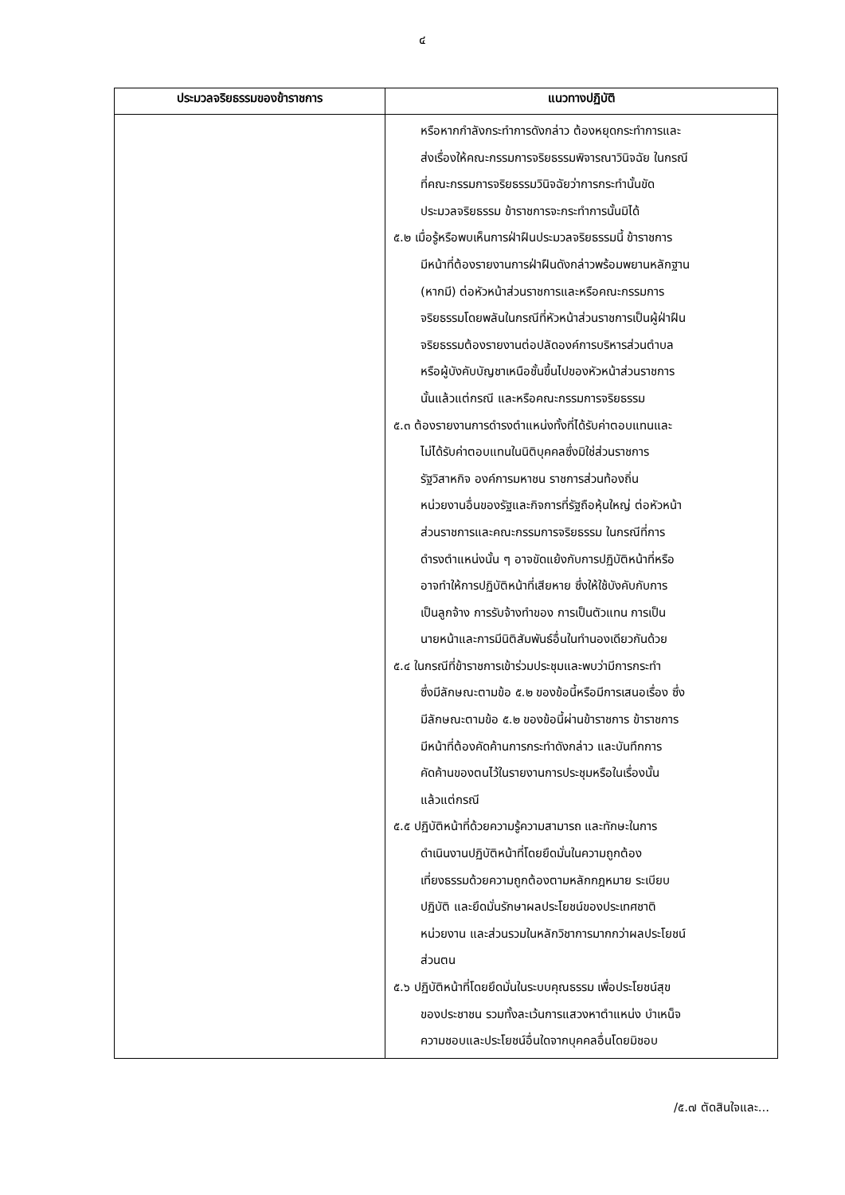๔
| ประมวลจริยธรรมของข้าราชการ | แนวทางปฏิบัติ |
| --- | --- |
| | หรือหากกำลังกระทำการดังกล่าว ต้องหยุดกระทำการและ ส่งเรื่องให้คณะกรรมการจริยธรรมพิจารณาวินิจฉัย ในกรณี ที่คณะกรรมการจริยธรรมวินิจฉัยว่าการกระทำนั้นขัด ประมวลจริยธรรม ข้าราชการจะกระทำการนั้นมิได้ ๕.๒ เมื่อรู้หรือพบเห็นการฝ่าฝืนประมวลจริยธรรมนี้ ข้าราชการ มีหน้าที่ต้องรายงานการฝ่าฝืนดังกล่าวพร้อมพยานหลักฐาน (หากมี) ต่อหัวหน้าส่วนราชการและหรือคณะกรรมการ จริยธรรมโดยพลันในกรณีที่หัวหน้าส่วนราชการเป็นผู้ฝ่าฝืน จริยธรรมต้องรายงานต่อปลัดองค์การบริหารส่วนตำบล หรือผู้บังคับบัญชาเหนือชั้นขึ้นไปของหัวหน้าส่วนราชการ นั้นแล้วแต่กรณี และหรือคณะกรรมการจริยธรรม ๕.๓ ต้องรายงานการดำรงตำแหน่งทั้งที่ได้รับค่าตอบแทนและ ไม่ได้รับค่าตอบแทนในนิติบุคคลซึ่งมิใช่ส่วนราชการ รัฐวิสาหกิจ องค์การมหาชน ราชการส่วนท้องถิ่น หน่วยงานอื่นของรัฐและกิจการที่รัฐถือหุ้นใหญ่ ต่อหัวหน้า ส่วนราชการและคณะกรรมการจริยธรรม ในกรณีที่การ ดำรงตำแหน่งนั้น ๆ อาจขัดแย้งกับการปฏิบัติหน้าที่หรือ อาจทำให้การปฏิบัติหน้าที่เสียหาย ซึ่งให้ใช้บังคับกับการ เป็นลูกจ้าง การรับจ้างทำของ การเป็นตัวแทน การเป็น นายหน้าและการมีนิติสัมพันธ์อื่นในทำนองเดียวกันด้วย ๕.๔ ในกรณีที่ข้าราชการเข้าร่วมประชุมและพบว่ามีการกระทำ ซึ่งมีลักษณะตามข้อ ๕.๒ ของข้อนี้หรือมีการเสนอเรื่อง ซึ่ง มีลักษณะตามข้อ ๕.๒ ของข้อนี้ผ่านข้าราชการ ข้าราชการ มีหน้าที่ต้องคัดค้านการกระทำดังกล่าว และบันทึกการ คัดค้านของตนไว้ในรายงานการประชุมหรือในเรื่องนั้น แล้วแต่กรณี ๕.๕ ปฏิบัติหน้าที่ด้วยความรู้ความสามารถ และทักษะในการ ดำเนินงานปฏิบัติหน้าที่โดยยึดมั่นในความถูกต้อง เที่ยงธรรมด้วยความถูกต้องตามหลักกฎหมาย ระเบียบ ปฏิบัติ และยึดมั่นรักษาผลประโยชน์ของประเทศชาติ หน่วยงาน และส่วนรวมในหลักวิชาการมากกว่าผลประโยชน์ ส่วนตน ๕.๖ ปฏิบัติหน้าที่โดยยึดมั่นในระบบคุณธรรม เพื่อประโยชน์สุข ของประชาชน รวมทั้งละเว้นการแสวงหาตำแหน่ง บำเหน็จ ความชอบและประโยชน์อื่นใดจากบุคคลอื่นโดยมิชอบ |
/๕.๗ ตัดสินใจและ...